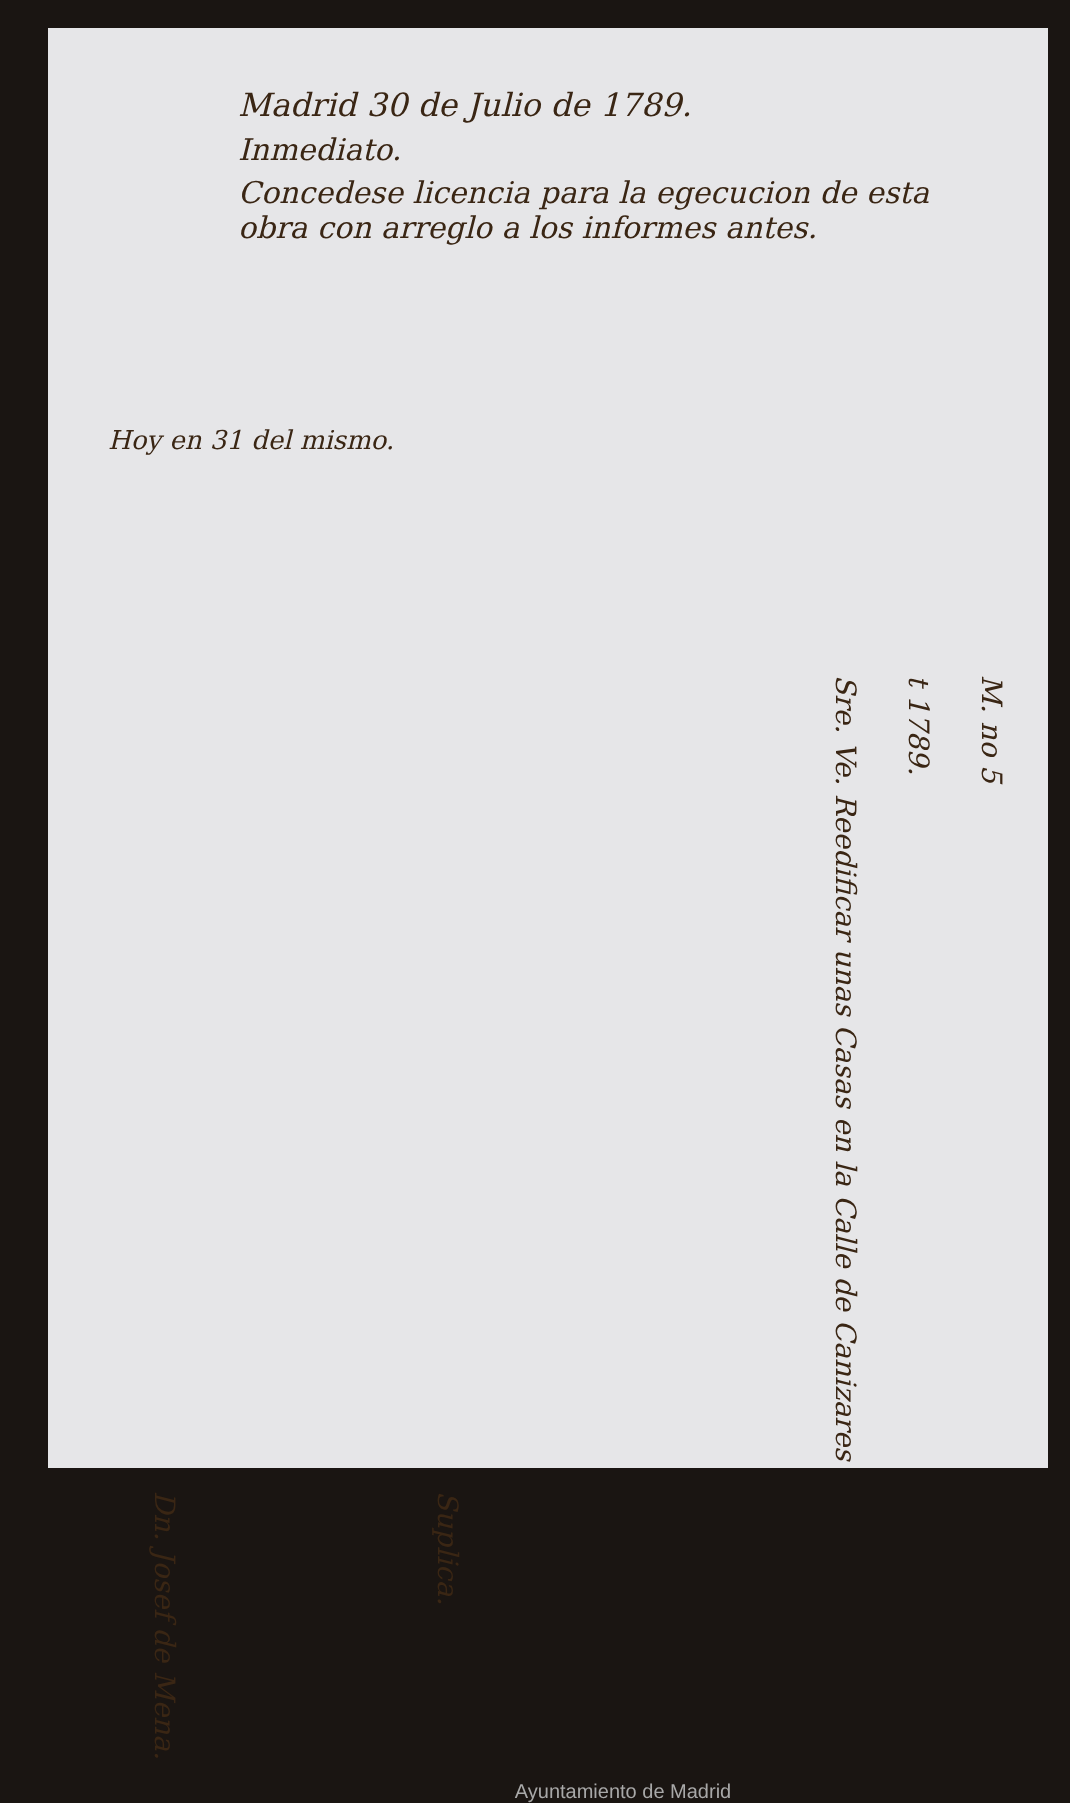Madrid 30 de Julio de 1789.
Inmediato.
Concedese licencia para la egecucion de esta obra con arreglo a los informes antes.
Hoy en 31 del mismo.
Sre. Ve. Reedificar unas Casas en la Calle de Canizares
t 1789.
M. no 5
Dn. Josef de Mena.
Suplica.
Ayuntamiento de Madrid